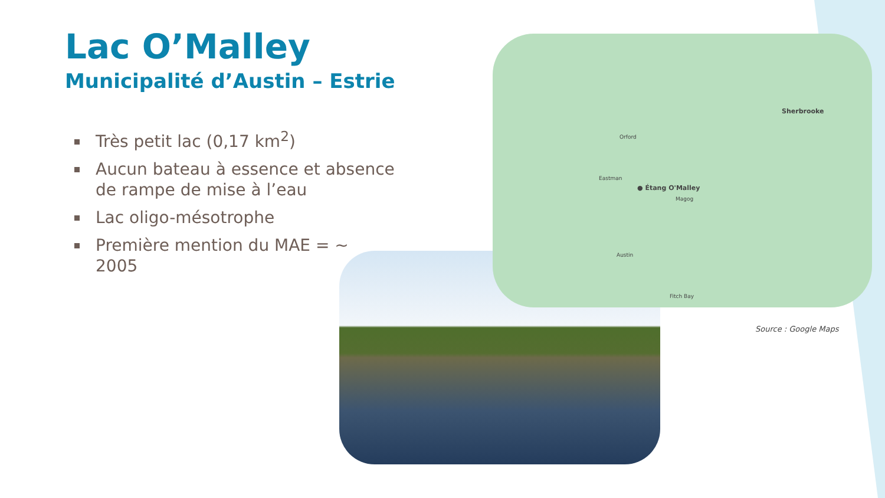Lac O’Malley
Municipalité d’Austin – Estrie
Très petit lac (0,17 km<sup>2</sup>)
Aucun bateau à essence et absence de rampe de mise à l’eau
Lac oligo-mésotrophe
Première mention du MAE = ~ 2005
● Étang O'Malley
Sherbrooke
Orford
Magog
Austin
Eastman
Fitch Bay
Source : Google Maps